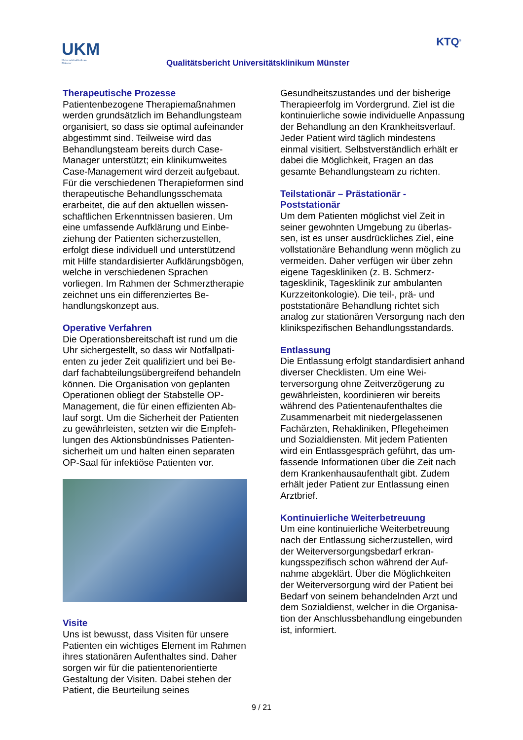UKM
Universitätsklinikum
Münster
Qualitätsbericht Universitätsklinikum Münster
KTQ<sup>®</sup>
Therapeutische Prozesse
Patientenbezogene Therapiemaßnahmen werden grundsätzlich im Behandlungs­team organisiert, so dass sie optimal auf­einander abgestimmt sind. Teilweise wird das Behandlungsteam bereits durch Case-Manager unterstützt; ein klinikumweites Case-Management wird derzeit aufgebaut. Für die verschiedenen Therapieformen sind therapeutische Behandlungsschema­ta erarbeitet, die auf den aktuellen wissen­schaftlichen Erkenntnissen basieren. Um eine umfassende Aufklärung und Einbe­ziehung der Patienten sicherzustellen, erfolgt diese individuell und unterstützend mit Hilfe standardisierter Aufklärungsbö­gen, welche in verschiedenen Sprachen vorliegen. Im Rahmen der Schmerzthera­pie zeichnet uns ein differenziertes Be­handlungskonzept aus.
Operative Verfahren
Die Operationsbereitschaft ist rund um die Uhr sichergestellt, so dass wir Notfallpati­enten zu jeder Zeit qualifiziert und bei Be­darf fachabteilungsübergreifend behan­deln können. Die Organisation von geplan­ten Operationen obliegt der Stabstelle OP-Management, die für einen effizienten Ab­lauf sorgt. Um die Sicherheit der Patienten zu gewährleisten, setzten wir die Empfeh­lungen des Aktionsbündnisses Patienten­sicherheit um und halten einen separaten OP-Saal für infektiöse Patienten vor.
Visite
Uns ist bewusst, dass Visiten für unsere Patienten ein wichtiges Element im Rah­men ihres stationären Aufenthaltes sind. Daher sorgen wir für die patientenorien­tierte Gestaltung der Visiten. Dabei stehen der Patient, die Beurteilung seines
Gesundheitszustandes und der bisherige Therapieerfolg im Vordergrund. Ziel ist die kontinuierliche sowie individuelle Anpas­sung der Behandlung an den Krankheits­verlauf. Jeder Patient wird täglich mindes­tens einmal visitiert. Selbstverständlich erhält er dabei die Möglichkeit, Fragen an das gesamte Behandlungsteam zu richten.
Teilstationär – Prästationär - Poststationär
Um dem Patienten möglichst viel Zeit in seiner gewohnten Umgebung zu überlas­sen, ist es unser ausdrückliches Ziel, eine vollstationäre Behandlung wenn möglich zu vermeiden. Daher verfügen wir über zehn eigene Tageskliniken (z. B. Schmerz­tagesklinik, Tagesklinik zur ambulanten Kurzzeitonkologie). Die teil-, prä- und poststationäre Behandlung richtet sich analog zur stationären Versorgung nach den klinikspezifischen Behandlungsstan­dards.
Entlassung
Die Entlassung erfolgt standardisiert an­hand diverser Checklisten. Um eine Wei­terversorgung ohne Zeitverzögerung zu gewährleisten, koordinieren wir bereits während des Patientenaufenthaltes die Zusammenarbeit mit niedergelassenen Fachärzten, Rehakliniken, Pflegeheimen und Sozialdiensten. Mit jedem Patienten wird ein Entlassgespräch geführt, das um­fassende Informationen über die Zeit nach dem Krankenhausaufenthalt gibt. Zudem erhält jeder Patient zur Entlassung einen Arztbrief.
Kontinuierliche Weiterbetreuung
Um eine kontinuierliche Weiterbetreuung nach der Entlassung sicherzustellen, wird der Weiterversorgungsbedarf erkran­kungsspezifisch schon während der Auf­nahme abgeklärt. Über die Möglichkeiten der Weiterversorgung wird der Patient bei Bedarf von seinem behandelnden Arzt und dem Sozialdienst, welcher in die Organisa­tion der Anschlussbehandlung eingebun­den ist, informiert.
9 / 21